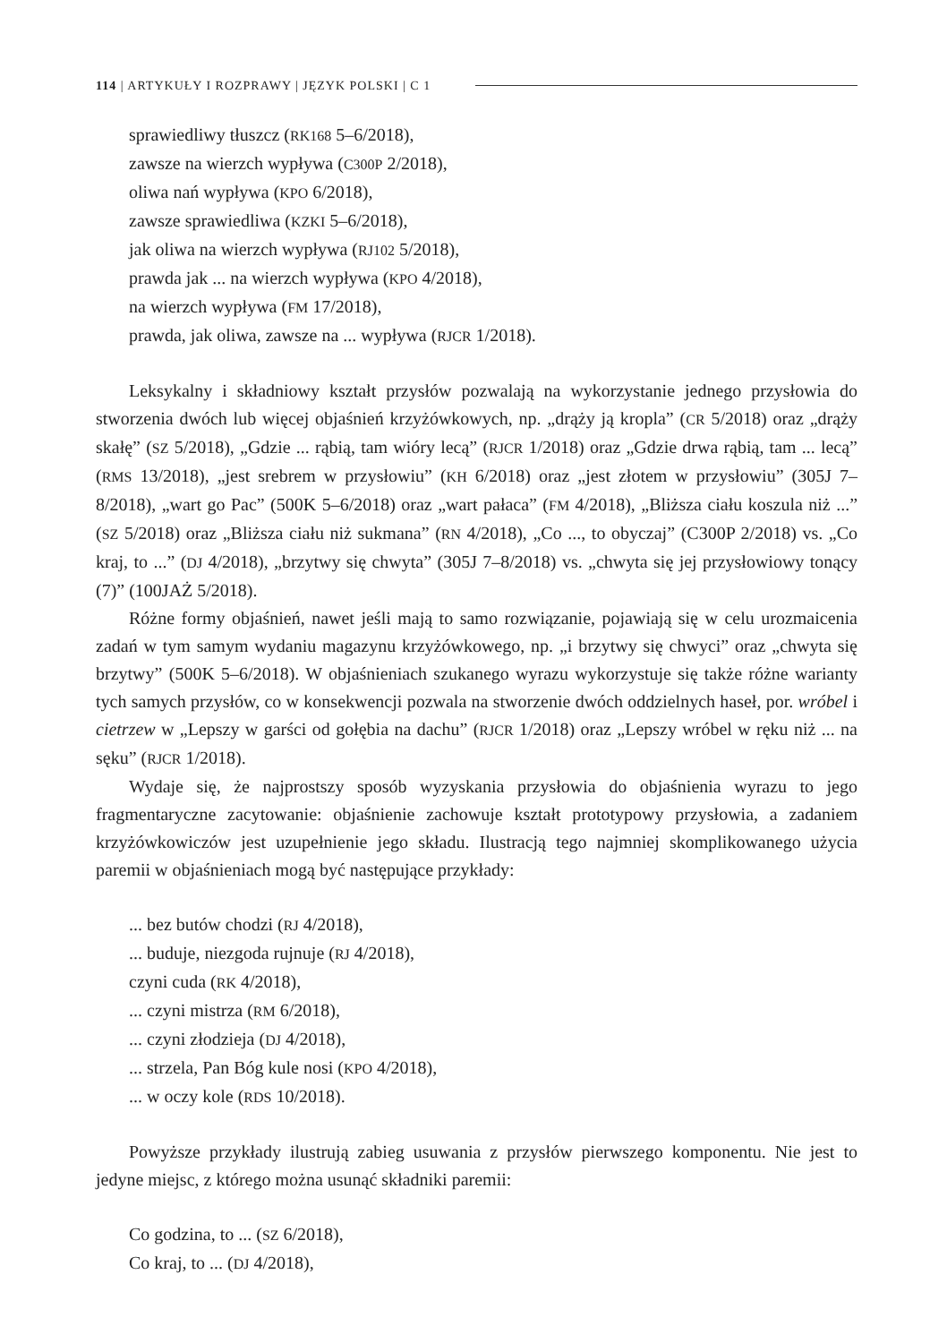114 | ARTYKUŁY I ROZPRAWY | JĘZYK POLSKI | C 1
sprawiedliwy tłuszcz (RK168 5–6/2018),
zawsze na wierzch wypływa (C300P 2/2018),
oliwa nań wypływa (KPO 6/2018),
zawsze sprawiedliwa (KZKI 5–6/2018),
jak oliwa na wierzch wypływa (RJ102 5/2018),
prawda jak ... na wierzch wypływa (KPO 4/2018),
na wierzch wypływa (FM 17/2018),
prawda, jak oliwa, zawsze na ... wypływa (RJCR 1/2018).
Leksykalny i składniowy kształt przysłów pozwalają na wykorzystanie jednego przysłowia do stworzenia dwóch lub więcej objaśnień krzyżówkowych, np. „drąży ją kropla” (CR 5/2018) oraz „drąży skałę” (SZ 5/2018), „Gdzie ... rąbią, tam wióry lecą” (RJCR 1/2018) oraz „Gdzie drwa rąbią, tam ... lecą” (RMS 13/2018), „jest srebrem w przysłowiu” (KH 6/2018) oraz „jest złotem w przysłowiu” (305J 7–8/2018), „wart go Pac” (500K 5–6/2018) oraz „wart pałaca” (FM 4/2018), „Bliższa ciału koszula niż ...” (SZ 5/2018) oraz „Bliższa ciału niż sukmana” (RN 4/2018), „Co ..., to obyczaj” (C300P 2/2018) vs. „Co kraj, to ...” (DJ 4/2018), „brzytwy się chwyta” (305J 7–8/2018) vs. „chwyta się jej przysłowiowy tonący (7)” (100JAŻ 5/2018).
Różne formy objaśnień, nawet jeśli mają to samo rozwiązanie, pojawiają się w celu urozmaicenia zadań w tym samym wydaniu magazynu krzyżówkowego, np. „i brzytwy się chwyci” oraz „chwyta się brzytwy” (500K 5–6/2018). W objaśnieniach szukanego wyrazu wykorzystuje się także różne warianty tych samych przysłów, co w konsekwencji pozwala na stworzenie dwóch oddzielnych haseł, por. wróbel i cietrzew w „Lepszy w garści od gołębia na dachu” (RJCR 1/2018) oraz „Lepszy wróbel w ręku niż ... na sęku” (RJCR 1/2018).
Wydaje się, że najprostszy sposób wyzyskania przysłowia do objaśnienia wyrazu to jego fragmentaryczne zacytowanie: objaśnienie zachowuje kształt prototypowy przysłowia, a zadaniem krzyżówkowiczów jest uzupełnienie jego składu. Ilustracją tego najmniej skomplikowanego użycia paremii w objaśnieniach mogą być następujące przykłady:
... bez butów chodzi (RJ 4/2018),
... buduje, niezgoda rujnuje (RJ 4/2018),
czyni cuda (RK 4/2018),
... czyni mistrza (RM 6/2018),
... czyni złodzieja (DJ 4/2018),
... strzela, Pan Bóg kule nosi (KPO 4/2018),
... w oczy kole (RDS 10/2018).
Powyższe przykłady ilustrują zabieg usuwania z przysłów pierwszego komponentu. Nie jest to jedyne miejsc, z którego można usunąć składniki paremii:
Co godzina, to ... (SZ 6/2018),
Co kraj, to ... (DJ 4/2018),